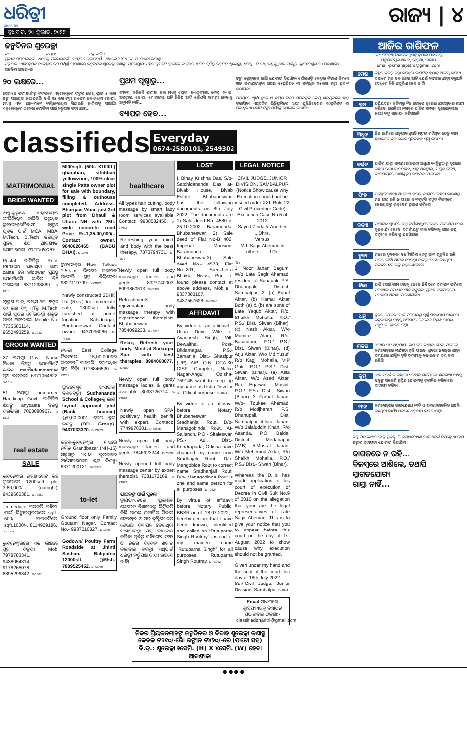ଧରିତ୍ରୀ
DHARITRI
ବୁଧବାର, ୨୦ ଜୁଲାଇ, ୨୦୨୨
ରାଜ୍ୟ | ୪
ଜନ୍ମଦିନର ଶୁଭେଚ୍ଛା
ନାମ: ........................ ବୟସ: ........................ ଜନ୍ମ ତାରିଖ: ........................
ପ୍ରତୀକ ପରିବାରବର୍ଗ ଧର୍ମେନ୍ଦ୍ର ପରିବାରବର୍ଗ ସଂହତି ପରିବାରବର୍ଗ ୩ୱାରେ ୨ X ୨ ସେ.ମି. ଫଟୋ ଲଗାନ୍ତୁ
ସର୍ତ୍ତାବଳୀ: ଏହି କୁପନ ବ୍ୟବହାର କରି ସମ୍ପୂର୍ଣ୍ଣ ମାଗଣାରେ ଜନ୍ମଦିନର ଶୁଭେଚ୍ଛା ଜଣାନ୍ତୁ। ଫଟୋଗ୍ରାଫ ସହିତ କୁପନଟି ପ୍ରକାଶନ ତାରିଖର ୭ ଦିନ ପୂର୍ବରୁ ଜନ୍ମଦିନ ଶୁଭେଚ୍ଛା, ଧରିତ୍ରୀ, ବି-୨୬, ଇଣ୍ଡଷ୍ଟ୍ରିଆଲ ଇଷ୍ଟେଟ୍, ଭୁବନେଶ୍ୱର-୧୦ ଠିକଣାରେ ପହଞ୍ଚିବା ଆବଶ୍ୟକ।
୨୦ ଲକ୍ଷରେ...
ସେମାନେ ପରୀକ୍ଷାର୍ଥୀଙ୍କ ବଦଳରେ ଏକ୍ସଲେଣ୍ଟରେ ଉତ୍ତର ଲେଖି ପ୍ରାୟ ୫ ଲକ୍ଷ ଟଙ୍କା ପାଉଥିବା ଜଣାପଡ଼ିଛି। ବାକି ୧୫ ଲକ୍ଷ ଟଙ୍କା ରାକେଟ୍ ଚଳାଉଥିବା ଗୋଷ୍ଠୀ, ମଧ୍ୟସ୍ଥ ଏବଂ ଅନ୍ୟମାନେ ବାଣ୍ଟିନେଉଥିବା ସିଆଇଡି ଜାଣିବାକୁ ପାଇଛି। ଏକ୍ସଲେଣ୍ଟରେ ଠକେଇ ରୋକିବା ପାଇଁ କର୍ତ୍ତୃପକ୍ଷ କଡ଼ା ଯାଞ୍ଚ...
ପ୍ରଥମ ପୃଷ୍ଠାରୁ...
ବ୍ୟବସ୍ଥା କରିଛନ୍ତି ପରୀକ୍ଷା ହଲ୍ ମଧ୍ୟକୁ ଗ୍ଲୋଭ୍, ହ୍ୟାଣ୍ଡବ୍ୟାଗ, ବେଲ୍ଟ, କ୍ୟାପ୍, ଅଳଙ୍କାର, ଜୋତା, ମୋବାଇଲ ଭଳି ଜିନିଷ ଆଦି କୌଣସି ସାମଗ୍ରୀ ନେବାକୁ ଅନୁମତି ନାହିଁ...
ବ୍ୟାପକ ହେବ...
ଟଙ୍କା ପ୍ରୋତ୍ସାହନ ରାଶି ଯୋଗାଇ ଦିଆଯିବ। ସୌରଶକ୍ତି କେନ୍ଦ୍ରର ବିକାଶ ନିମନ୍ତେ ଖର୍ଚ୍ଚ କରାଯାଇଥିବା ଅର୍ଥର ୧୫ପ୍ରତିଶତ ବା ସର୍ବାଧିକ ୨୫ଲକ୍ଷ ଟଙ୍କା ପ୍ରଦାନ କରାଯିବ।
ସମୟରେ ଷ୍ଟାମ୍ପ ଡ୍ୟୁଟି ଓ ଜମିର କିସମ ପରିବର୍ତ୍ତନ ଦେୟ ଶତପ୍ରତିଶତ ଛାଡ଼ କରାଯିବ। ଏଥିସହିତ ଭିତ୍ତିଭୂମିରେ ସ୍ଥାୟୀ ପୁଞ୍ଜିନିବେଶର ୩୦ପ୍ରତିଶତ ବା ସର୍ବାଧିକ ୩ କୋଟି ଟଙ୍କା ପର୍ଯ୍ୟନ୍ତ ଯୋଗାଇ ଦିଆଯିବ...
classifieds
Everyday
0674-2580101, 2549302
MATRIMONIAL
BRIDE WANTED
ବାଙ୍ଗାଲୁରୁରେ ସଫ୍ଟୱେୟାର ଇଂଜିନିୟର ଚାକିରି କରୁଥିବା ଭୁବନେଶ୍ୱରନିବାସୀ ବ୍ରାହ୍ମଣ ଯୁବକ ପାଇଁ MCA, MBA, M.Tech, B.Tech କରିଥିବା ସୁନ୍ଦର ଝିଅ ଆବଶ୍ୟକ। ଯୋଗାଯୋଗ- ୯୭୮୮୪୧୦୭୨୨.
Postal ଚାକିରିରୁ Retd. Pension ପାଉଥିବା Tanti caste ରେ widower ପୁଅଙ୍କୁ ଯେକୌଣସି ଜାତିର ଝିଅ ଦରକାର। 6371298869. D-1015
ବ୍ରାହ୍ମଣ ପାତ୍ର, ବୟସ ୩୩, ୫ଫୁଟ ୧୦ ଇଞ୍ଚ ବିଶ୍ୱ IITରୁ M.Tech. ପାଇଁ ସୁନ୍ଦର ଗୌରବର୍ଣ୍ଣା ଶିକ୍ଷିତା ପାତ୍ରୀ ଆବଶ୍ୟକ। Mobile No-7735580114, 9650493259. D-1032
GROOM WANTED
27 ବୟସ୍କା Govt. Nurse ବିଧବା ଝିଅଙ୍କୁ ଯେକୌଣସି ଜାତିର married/unmarried ପୁଅ ଦରକାର। 6371064622. D-1014
51 ବୟସ୍କା unmarried Handicap Govt. ଚାକିରିଆ ଝିଅଙ୍କୁ anycaste ବରଙ୍କ ଦରକାର। 7008080967. D-1016
real estate
SALE
ଭୁବନେଶ୍ୱର ଜଟଣୀଗେଟ୍ କିଛି ଦୂରତାରେ 1200sqft. plot 3,60,000/- (outright). 9439660381. D-73280
Immediate ଘରକରି ରହିବା ପାଇଁ ଭିଙ୍ଗାରପୁରଠାରେ sqft. 500/ ବାଲକନିରେ sqft.1000/-. 8114929186. D-73541
ଭୁବନେଶ୍ୱରରେ ଏକ ଲକ୍ଷରେ ପ୍ଲଟ୍ ବିକ୍ରୟ। Mob: 7978783341, 9438054314, 9178265078, 8895296342. D-1007
5000sqft. (50ft. X100ft.) gharabari, sthitiban yellowzone, 100% clear single Patta owner plot for sale with boundary, filling & outhouse completed. Address- Bhargavi Vihar, just 3rd plot from Dhauli & Uttara NH with 25ft. wide concrete road Price Rs.1,35,00,000/-. Contact owner. 9040026465 (BABU BHAI). D-1039
ଭୁବନେଶ୍ୱର Ravi Talkies 1.5.k.m. ଭିତରେ ଘରବାଡ଼ି ପାଚେରି ପ୍ଲଟ୍ ବିକ୍ରିହେବ। 9827119799. D-73842
Newly constructed 2BHK flat (Res.) for immediate sale, 1300sqft. fully furnished at prime location Sahidnagar, Bhubaneswar. Contact owner: 9437036066. D-73625
ନଖରା East College ନିକଟରେ 15,00,000ରେ ଘରବାଡ଼ି ପାଚେରି ହୋଇଥିବା ପ୍ଲଟ୍ ବିକ୍ରି। 9776846520. D-73281
ଭୁବନେଶ୍ୱର ହଂସପାଳ ନିକଟବର୍ତ୍ତୀ Sudhananda School & Collegeକୁ ଲାଗି layout approval plot (Bank finance) @9,00,000/- ଦେଇ ବୁକ୍ କରନ୍ତୁ (OD Group). 9437033320. D-73283
କଟକ-ଭୁବନେଶ୍ୱର ମଧ୍ୟରେ ନିର୍ମିତ Grandbazar (NH-16) ସମ୍ମୁଖରୁ 1K.M. ଦୂରତାରେ ବାସୋପଯୋଗୀ ପ୍ଲଟ୍ କିଣନ୍ତୁ। 6371200121. D-73279
to-let
Ground floor only Family Goutam Nagar. Contact No.- 9937010827. D-1040
Godown/ Poultry Farm Roadside at Jhinti Sashan, Balipatna 12000sft. @5/sft. 7809525452. D-73940
healthcare
All types hair cutting, body massage by smart lady room services available. Contact: 9938582450. D-71346
Refreshing your mind and body with the best therapy, 7873794731. D-872
Newly open full body massage ladies and gents. 8327740003, 8093860513. D-73937
Refreshments rejuvenation body massage therapy with experienced therapists, Bhubaneswar. 7854099233. D-73844
Relax, Refresh your body, Mind at Saikrupa Spa with best therapies. 8984068077. D-980
Newly open full body massage ladies & gents available. 8093726714. D-73620
Newly open SPA positively health benifit with expert. Contact: 7749976301. D-73845
Newly open full body massage ladies and gents. 7846923244. D-73939
Newly opened full body massage center by expert therapist. 7381172169. D-73622
ପାଠକଙ୍କ ପାଇଁ ସୂଚନା
କ୍ଲାସିଫାଏଡରେ ପ୍ରକାଶିତ କେତେକ ବିଜ୍ଞାପନକୁ ଭିତ୍ତିକରି କିଛି ପାଠକ ଠକାମିର ଶିକାର ହେଉଥିବା ଆମର ଦୃଷ୍ଟିଗୋଚର ହେଉଛି। ବିଜ୍ଞାପନ ଦେଉଥିବା ସଂସ୍ଥାମାନଙ୍କ ସହ କାରବାର କରିବା ପୂର୍ବରୁ ସବିଶେଷ ତଥ୍ୟ ଓ ନିଜର ବିବେକ ଖଟାଇ କାରବାର କରନ୍ତୁ। ଏଥିପାଇଁ ଧରିତ୍ରୀ କର୍ତ୍ତୃପକ୍ଷ ଦାୟୀ ରହିବେ ନାହିଁ।
LOST
I, Binay Krishna Das, S/o- Satchidananda Das, at- Bivab House, Bivab Estate, Bhubaneswar. Lost the following documents on 8th July 2022. The documents are 1) Sale deed No: 4580 dt 25.10.2002, Baramunda, Bhubaneswar. 2) Sale deed of Flat No-B 402, Imperial Mansion, Baramunda, Bhubaneswar.3) Sale deed No.- 4578, Flat No.-201, Sreekhetra Bhakta Nivas, Puri. If found please contact at above address, Mobile : 9337303107, 9437567628. D-73846
AFFIDAVIT
By virtue of an affidavit I Usha Devi, Wife of Avadhesh Singh, Vill- Dewaitha, Post- Dildarnagar, P.S.- Zamania, Dist.- Ghazipur (UP), A/P- Q.N. CCA-30 CISF Complex, Nalco Nagar-Angul, Odisha-759145 want to keep up my name as Usha Devi for all Offical purpose. D-1041
By virtue of an affidavit before Notary, Bhubaneswar I Sradhanjali Rout, D/o- Managobinda Rout, At- Salianch, P.O.- Sitaleswar, PS.- Aul, Dist.- Kendrapada, Odisha have changed my name from Sradhajali Rout, D/o- Mangobida Rout to correct name Sradhanjali Rout, D/o- Managobinda Rout is one and same person for all purposes. D-73624
By virtue of affidavit before Notary Public, BBSR on dt. 18.07.2022, I hereby declare that I have been known, identified and called as “Rutuparna Singh Routray” instead of my maiden name “Rutuparna Singh” for all purposes. Rutuparna Singh Routray. D-73942
LEGAL NOTICE
CIVIL JUDGE, JUNIOR DIVISION, SAMBALPUR (Notice Show cause why Execution should not be issued order XXI, Rule-22 Civil Procedure Code) Execution Case No.6 of 2012
Sayed Zinda & Another ...Dhrs.
Versus
Md. Sagir Ahemad & others ..... J.Dr.
To
1. Noor Jahan Begum, W/o Late Sagir Ahemad, resident of Sunapali, P.S. Dhanupali, District- Sambalpur. 2. (a) Eqbal Aktar, (b) Kamal Aktar Both (a) & (b) are sons of Late Yaqub Aktar, R/o. Sheikh Mohalla, P.O./ P.S./ Dist. Siwan (Bihar). (c) Nazir Aktar, W/o Mumtaz Alam, R/o. Basantpur, P.O./ P.S./ Dist. Siwan (Bihar). (d) Arju Aktar, W/o Md.Yusuf, R/o Kagji Mohalla, VIP Gali, P.O./ P.S./ Dist. Siwan (Bihar). (e) Asia Aktar, W/o Azad Aktar, R/o Egarwin, Masjid, P.O./ P.S./ Dist.- Siwan (Bihar). 3. Farhat Jahan, W/o- Tqukee Ahemad, R/o Motijharan, P.S. Dhanupali, Dist. Sambalpur. 4.Israt Jahan, W/o Jalaluddin Khan, R/o Asanda, P.O. Belda, District- Medanapur (W.B). 5.Musrat Jahan, W/o Mehemud Aktar, R/o Sheikh Mohalla, P.O./ P.S./ Dist.- Siwan (Bihar).
Whereas the D.Hr. has made application to this court of execution of Decree in Civil Suit No.9 of 2010 on the allegation that your are the legal representatives of Late Sagir Ahemad. This is to give your notice that you to appear before this court on the day of 1st August 2022 to show cause why execution should not be granted.
Given under my hand and the seal of the court this day of 18th July 2022.
Sd./-Civil Judge, Junior Division, Sambalpur D-1044
Email ମାଧ୍ୟମରେ କ୍ଲାସିଫାଏଡକୁ ବିଜ୍ଞାପନ ପଠାଇବାର ଠିକଣା:- classifieddharitri@gmail.com
ନିଜର ପ୍ରିୟଜନମାନଙ୍କୁ ଜନ୍ମଦିନର ଓ ବିବାହ ଶୁଭେଚ୍ଛା ଜଣାନ୍ତୁ କେବଳ ଟ୨୧୦/-ରେ। ରଙ୍ଗୀନ ଟ୪୨୦/-ରେ (ଫଟୋ ସହ) ବି.ଦ୍ର.: ଶୁଭେଚ୍ଛା ୬ସେମି. (H) X ୪ସେମି. (W) ହେବା ଆବଶ୍ୟକ।
ଆଜିର ରାଶିଫଳ
ଜ୍ୟୋତିର୍ବିଦ୍ୟା ବିଶାରଦ ପ୍ରସନ୍ନ କୁମାର ମହାପାତ୍ର
ମଙ୍ଗରାଜପୁର ଶାସନ, କାଦୁଆ, ରାଜାମ
Email-pkmahapatro@gmail.com
ମେଷ
ବହୁତ ଦିନରୁ ଚିନ୍ତା କରିଥିବା କାମଟିକୁ ହଠାତ୍ ଆରମ୍ଭ କରିବା ସକାଶେ ମନ ବଳାଇବେ। ଆଜି ଯେଉଁ କାମରେ ଯାତ୍ରା କରୁଛନ୍ତି ସେଥିରେ କିଛି ଅସୁବିଧା ହେବ ନାହିଁ।
ବୃଷ
ଅପ୍ରିୟସତ୍ୟ କହିବାରୁ ନିଜ ଲୋକେ ଦୂରେଇ ଯାଉଥିବାର ଲକ୍ଷ୍ୟ କରିବେ। ରୋହିଣୀ ନକ୍ଷତ୍ରର ଆର୍ଥିକ ସମସ୍ୟା ଦୂରେଇବାରେ ଜଣେ ବନ୍ଧୁ ସାହାଯ୍ୟ କରିପାରନ୍ତି।
ମିଥୁନ
ନିଜ ରାଶିରେ ଶତ୍ରୁଭାବାଧିପତି ମଙ୍ଗଳ ରହିଥିବା ହେତୁ କାମ ହାସଲରେ ନିଜ ଲୋକ ପ୍ରତିବନ୍ଧକ ସୃଷ୍ଟି କରିବେ।
କର୍କଟ
ଆଜିର ଯାତ୍ରା ସମୟରେ ଅଜଣା ଅଶୁଣା ବ୍ୟକ୍ତିଙ୍କଠାରୁ ଦୂରେଇ ରହିବା ଭଲ। ଯାନବାହନ, ଧାତୁ ଅଳଙ୍କାର, ଯାନ୍ତ୍ରିକ ଜିନିଷ, ବ୍ୟବସାୟରେ ଆଶାନୁରୂପ ସଫଳତା ପାଇବେ।
ସିଂହ
ପରିସ୍ଥିତିବଶତଃ ଅଧିକାଂଶ ସମୟ ବାହାରେ ରହିବା କାରଣରୁ ମନ ଭଲ ରହି ନ ପାରେ। କାମଗୁଡ଼ିକ ବହୁତ ବିଳମ୍ବରେ ହେଉଥିବାରୁ ଉଦ୍‌ବେଗ ପ୍ରକାଶ କରିବେ।
କନ୍ୟା
ସାମାଜିକ ସ୍ତରରେ କିମ୍ବା କର୍ମକ୍ଷେତ୍ରରେ ଉଚିତ ପଦକ୍ଷେପ ନେଇ କୃତକାର୍ଯ୍ୟ ହେବେ। ସମ୍ପର୍କୀୟଙ୍କ ଭଲ କରିବାକୁ ଯାଇ କଷ୍ଟ ସମ୍ମୁଖୀନ କରିବାକୁ ପଡ଼ିପାରେ।
ତୁଳା
ମନରେ ଦୁର୍ବଳତା ବଢ଼ି ଚାଲିବା ହେତୁ କାମ ଶୃଙ୍ଖଳିତ ରହି ପାରିବ ନାହିଁ। ଆଜିର ଫେରନ୍ତା ବାଟରୁ ଆପଣ କହିଥିବା ଜିନିଷଟି ଧରି ବନ୍ଧୁ ନିଶ୍ଚୟ ଆସିବେ।
ବିଛା
ଆଜି ଯେଉଁ କାମ ହାତକୁ ନେବେ ନିର୍ବିଘ୍ନରେ ସମାପନ କରିବେ। ସମସ୍ୟାର ସମାଧାନ ପାଇଁ ତତ୍ପରତା ପ୍ରକାଶ କରିପାରିଲେ ସଫଳତା ଅବଶ୍ୟ ପାଇପାରିବେ।
ଧନୁ
ନୂତନ ଯୋଜନା ପାଇଁ ପରିବାରରୁ ପୂର୍ଣ୍ଣ ସହଯୋଗ ପାଇବେ। ଉତ୍ତରାଷାଢ଼ା ନକ୍ଷତ୍ର ଅଫିସରେ କେତେକ ବିରୁଦ୍ଧ ଚାପର ସମ୍ମୁଖୀନ ହୋଇପାରନ୍ତି।
ମକର
ଅନ୍ୟର ମନ ଅନୁଯାୟୀ କାମ କରି ବାହାବା ନେବା ଫଳରେ କର୍ମକ୍ଷେତ୍ରରେ ମର୍ଯ୍ୟାଦା ବୃଦ୍ଧି ପାଇବ। ଶ୍ରବଣା ନକ୍ଷତ୍ରର ଯାତ୍ରା ସମୟରେ ଯାନ୍ତ୍ରିକ ତ୍ରୁଟି ସମସ୍ୟାକୁ ବଢ଼ାଇବାର ସମ୍ଭାବନା ରହିଛି।
କୁମ୍ଭ
ଆଜି ସତର୍କ ନ ରହିଲେ ଧନହାନି ଘଟିପାରେ। ଶତଭିଷା ନକ୍ଷତ୍ର ବନ୍ଧୁଙ୍କ ସହଜଟି ଗ୍ରସ୍ତିତ ଯୋଜନାକୁ ତ୍ୱରାନ୍ୱିତ କରିବାରେ ସାହାଯ୍ୟ କରିବ।
ମୀନ
କର୍ମକ୍ଷେତ୍ରରେ କାଳକ୍ଷେପଣ ନୀତି ଓ ଅବହେଳାଜନିତ ଅଟକି ରହିଥିବା କାର୍ଯ୍ୟ ସକାଶେ ଅନୁତାପ କରି ପାରନ୍ତି।
ବିଜୁ ଇନ୍‌ଭେଶନ ଲାବ୍ର ପ୍ରତିଷ୍ଠା ଓ ରକ୍ଷଣାବେକ୍ଷଣ ପାଇଁ ୫ବର୍ଷ ନିମନ୍ତେ ୨୦ଲକ୍ଷ ଟଙ୍କାର ସହାୟତା ଯୋଗାଇ ଦିଆଯିବ।
କାଗଜରେ ନ ରହି...
ବିଳମ୍ବରେ ଆଶିଲେ, ତଥାପି ସ୍ୱାଗତଯୋଗ୍ୟ
ରାସ୍ତା ନାହିଁ...
● ● ● ●